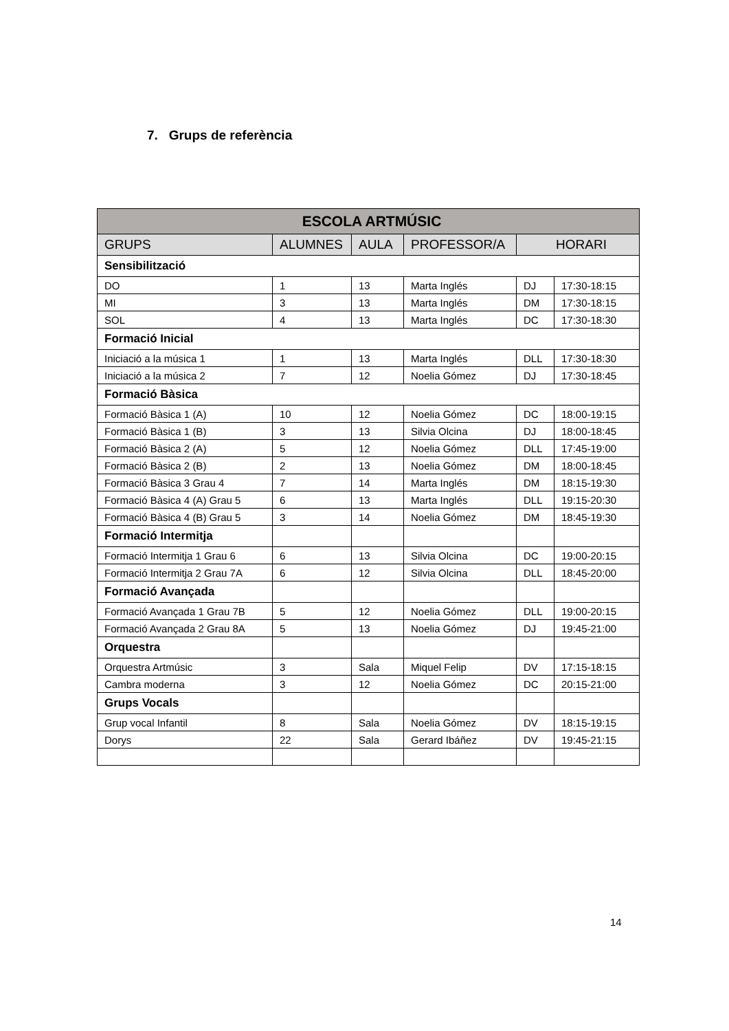7. Grups de referència
| ESCOLA ARTMÚSIC | | | | | |
| --- | --- | --- | --- | --- | --- |
| GRUPS | ALUMNES | AULA | PROFESSOR/A | HORARI | |
| Sensibilització | | | | | |
| DO | 1 | 13 | Marta Inglés | DJ | 17:30-18:15 |
| MI | 3 | 13 | Marta Inglés | DM | 17:30-18:15 |
| SOL | 4 | 13 | Marta Inglés | DC | 17:30-18:30 |
| Formació Inicial | | | | | |
| Iniciació a la música 1 | 1 | 13 | Marta Inglés | DLL | 17:30-18:30 |
| Iniciació a la música 2 | 7 | 12 | Noelia Gómez | DJ | 17:30-18:45 |
| Formació Bàsica | | | | | |
| Formació Bàsica 1 (A) | 10 | 12 | Noelia Gómez | DC | 18:00-19:15 |
| Formació Bàsica 1 (B) | 3 | 13 | Silvia Olcina | DJ | 18:00-18:45 |
| Formació Bàsica 2 (A) | 5 | 12 | Noelia Gómez | DLL | 17:45-19:00 |
| Formació Bàsica 2 (B) | 2 | 13 | Noelia Gómez | DM | 18:00-18:45 |
| Formació Bàsica 3 Grau 4 | 7 | 14 | Marta Inglés | DM | 18:15-19:30 |
| Formació Bàsica 4 (A) Grau 5 | 6 | 13 | Marta Inglés | DLL | 19:15-20:30 |
| Formació Bàsica 4 (B) Grau 5 | 3 | 14 | Noelia Gómez | DM | 18:45-19:30 |
| Formació Intermitja | | | | | |
| Formació Intermitja 1 Grau 6 | 6 | 13 | Silvia Olcina | DC | 19:00-20:15 |
| Formació Intermitja 2 Grau 7A | 6 | 12 | Silvia Olcina | DLL | 18:45-20:00 |
| Formació Avançada | | | | | |
| Formació Avançada 1 Grau 7B | 5 | 12 | Noelia Gómez | DLL | 19:00-20:15 |
| Formació Avançada 2 Grau 8A | 5 | 13 | Noelia Gómez | DJ | 19:45-21:00 |
| Orquestra | | | | | |
| Orquestra Artmúsic | 3 | Sala | Miquel Felip | DV | 17:15-18:15 |
| Cambra moderna | 3 | 12 | Noelia Gómez | DC | 20:15-21:00 |
| Grups Vocals | | | | | |
| Grup vocal Infantil | 8 | Sala | Noelia Gómez | DV | 18:15-19:15 |
| Dorys | 22 | Sala | Gerard Ibáñez | DV | 19:45-21:15 |
14